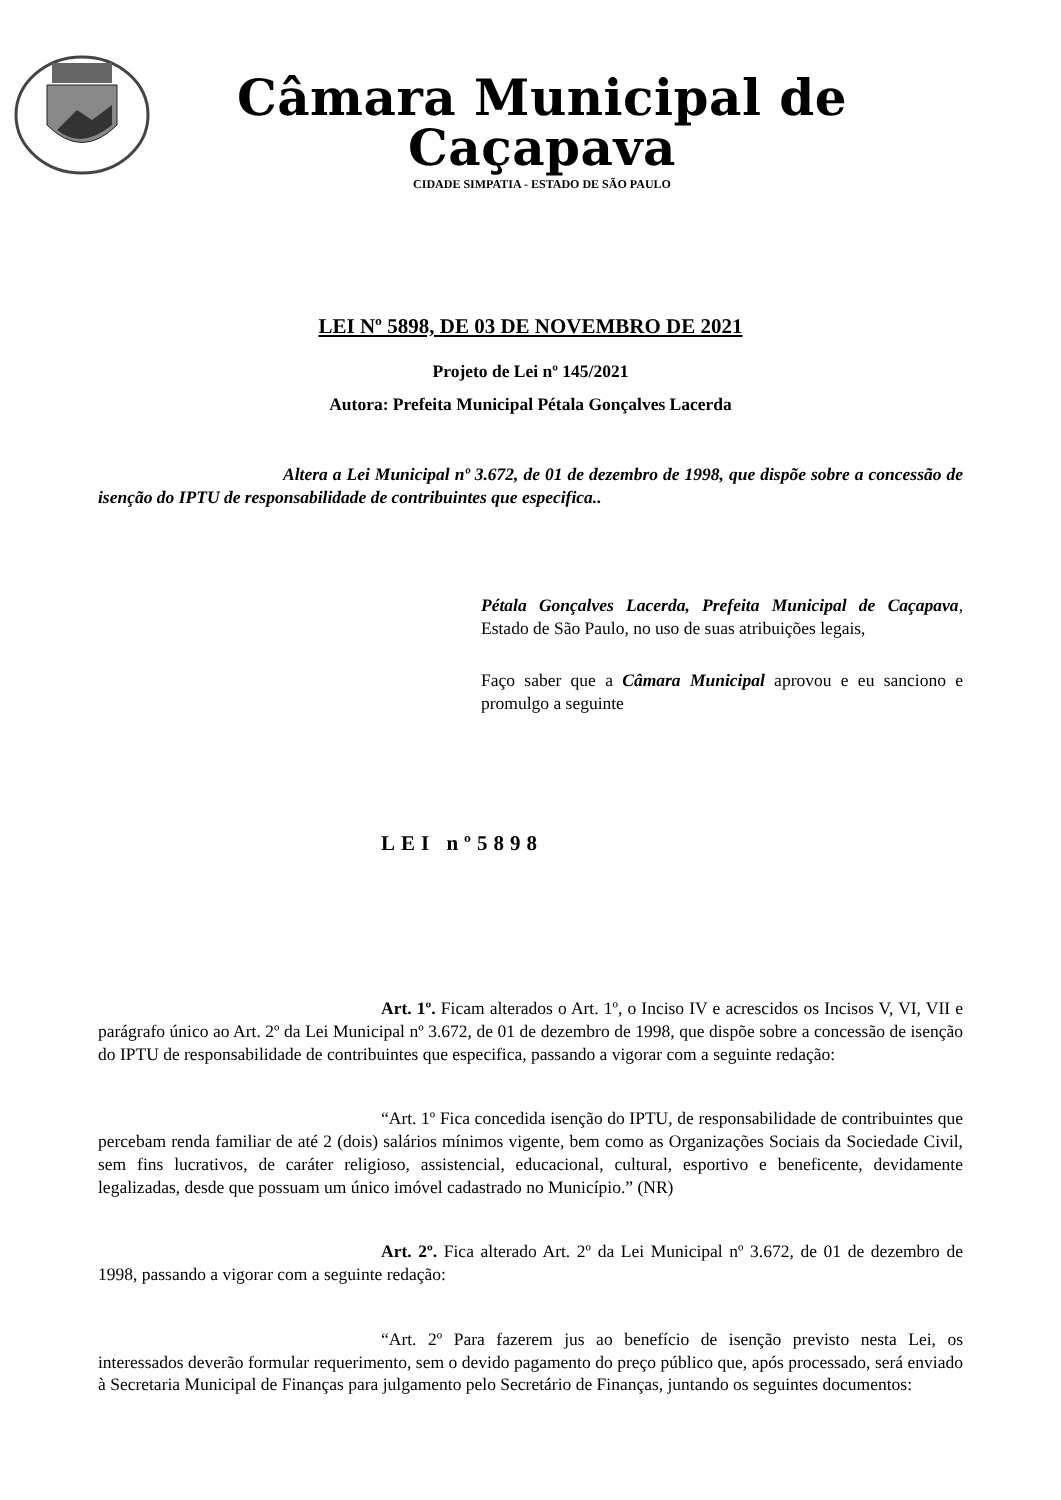Câmara Municipal de Caçapava
CIDADE SIMPATIA - ESTADO DE SÃO PAULO
LEI Nº 5898, DE 03 DE NOVEMBRO DE 2021
Projeto de Lei nº 145/2021
Autora: Prefeita Municipal Pétala Gonçalves Lacerda
Altera a Lei Municipal nº 3.672, de 01 de dezembro de 1998, que dispõe sobre a concessão de isenção do IPTU de responsabilidade de contribuintes que especifica..
Pétala Gonçalves Lacerda, Prefeita Municipal de Caçapava, Estado de São Paulo, no uso de suas atribuições legais,
Faço saber que a Câmara Municipal aprovou e eu sanciono e promulgo a seguinte
LEI nº5898
Art. 1º. Ficam alterados o Art. 1º, o Inciso IV e acrescidos os Incisos V, VI, VII e parágrafo único ao Art. 2º da Lei Municipal nº 3.672, de 01 de dezembro de 1998, que dispõe sobre a concessão de isenção do IPTU de responsabilidade de contribuintes que especifica, passando a vigorar com a seguinte redação:
“Art. 1º Fica concedida isenção do IPTU, de responsabilidade de contribuintes que percebam renda familiar de até 2 (dois) salários mínimos vigente, bem como as Organizações Sociais da Sociedade Civil, sem fins lucrativos, de caráter religioso, assistencial, educacional, cultural, esportivo e beneficente, devidamente legalizadas, desde que possuam um único imóvel cadastrado no Município.” (NR)
Art. 2º. Fica alterado Art. 2º da Lei Municipal nº 3.672, de 01 de dezembro de 1998, passando a vigorar com a seguinte redação:
“Art. 2º Para fazerem jus ao benefício de isenção previsto nesta Lei, os interessados deverão formular requerimento, sem o devido pagamento do preço público que, após processado, será enviado à Secretaria Municipal de Finanças para julgamento pelo Secretário de Finanças, juntando os seguintes documentos: